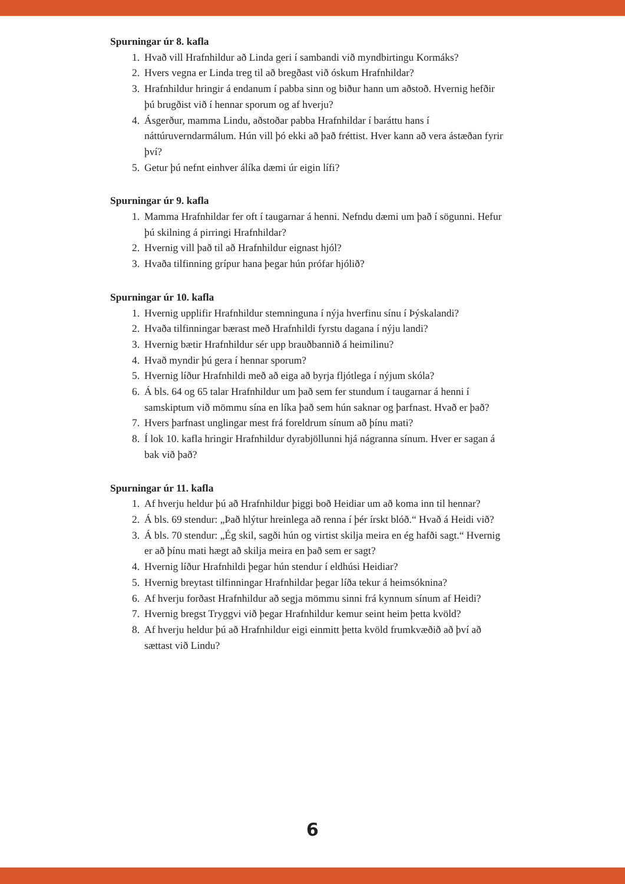Spurningar úr 8. kafla
1. Hvað vill Hrafnhildur að Linda geri í sambandi við myndbirtingu Kormáks?
2. Hvers vegna er Linda treg til að bregðast við óskum Hrafnhildar?
3. Hrafnhildur hringir á endanum í pabba sinn og biður hann um aðstoð. Hvernig hefðir þú brugðist við í hennar sporum og af hverju?
4. Ásgerður, mamma Lindu, aðstoðar pabba Hrafnhildar í baráttu hans í náttúruverndarmálum. Hún vill þó ekki að það fréttist. Hver kann að vera ástæðan fyrir því?
5. Getur þú nefnt einhver álíka dæmi úr eigin lífi?
Spurningar úr 9. kafla
1. Mamma Hrafnhildar fer oft í taugarnar á henni. Nefndu dæmi um það í sögunni. Hefur þú skilning á pirringi Hrafnhildar?
2. Hvernig vill það til að Hrafnhildur eignast hjól?
3. Hvaða tilfinning grípur hana þegar hún prófar hjólið?
Spurningar úr 10. kafla
1. Hvernig upplifir Hrafnhildur stemninguna í nýja hverfinu sínu í Þýskalandi?
2. Hvaða tilfinningar bærast með Hrafnhildi fyrstu dagana í nýju landi?
3. Hvernig bætir Hrafnhildur sér upp brauðbannið á heimilinu?
4. Hvað myndir þú gera í hennar sporum?
5. Hvernig líður Hrafnhildi með að eiga að byrja fljótlega í nýjum skóla?
6. Á bls. 64 og 65 talar Hrafnhildur um það sem fer stundum í taugarnar á henni í samskiptum við mömmu sína en líka það sem hún saknar og þarfnast. Hvað er það?
7. Hvers þarfnast unglingar mest frá foreldrum sínum að þínu mati?
8. Í lok 10. kafla hringir Hrafnhildur dyrabjöllunni hjá nágranna sínum. Hver er sagan á bak við það?
Spurningar úr 11. kafla
1. Af hverju heldur þú að Hrafnhildur þiggi boð Heidiar um að koma inn til hennar?
2. Á bls. 69 stendur: „Það hlýtur hreinlega að renna í þér írskt blóð.“ Hvað á Heidi við?
3. Á bls. 70 stendur: „Ég skil, sagði hún og virtist skilja meira en ég hafði sagt.“ Hvernig er að þínu mati hægt að skilja meira en það sem er sagt?
4. Hvernig líður Hrafnhildi þegar hún stendur í eldhúsi Heidiar?
5. Hvernig breytast tilfinningar Hrafnhildar þegar líða tekur á heimsóknina?
6. Af hverju forðast Hrafnhildur að segja mömmu sinni frá kynnum sínum af Heidi?
7. Hvernig bregst Tryggvi við þegar Hrafnhildur kemur seint heim þetta kvöld?
8. Af hverju heldur þú að Hrafnhildur eigi einmitt þetta kvöld frumkvæðið að því að sættast við Lindu?
6